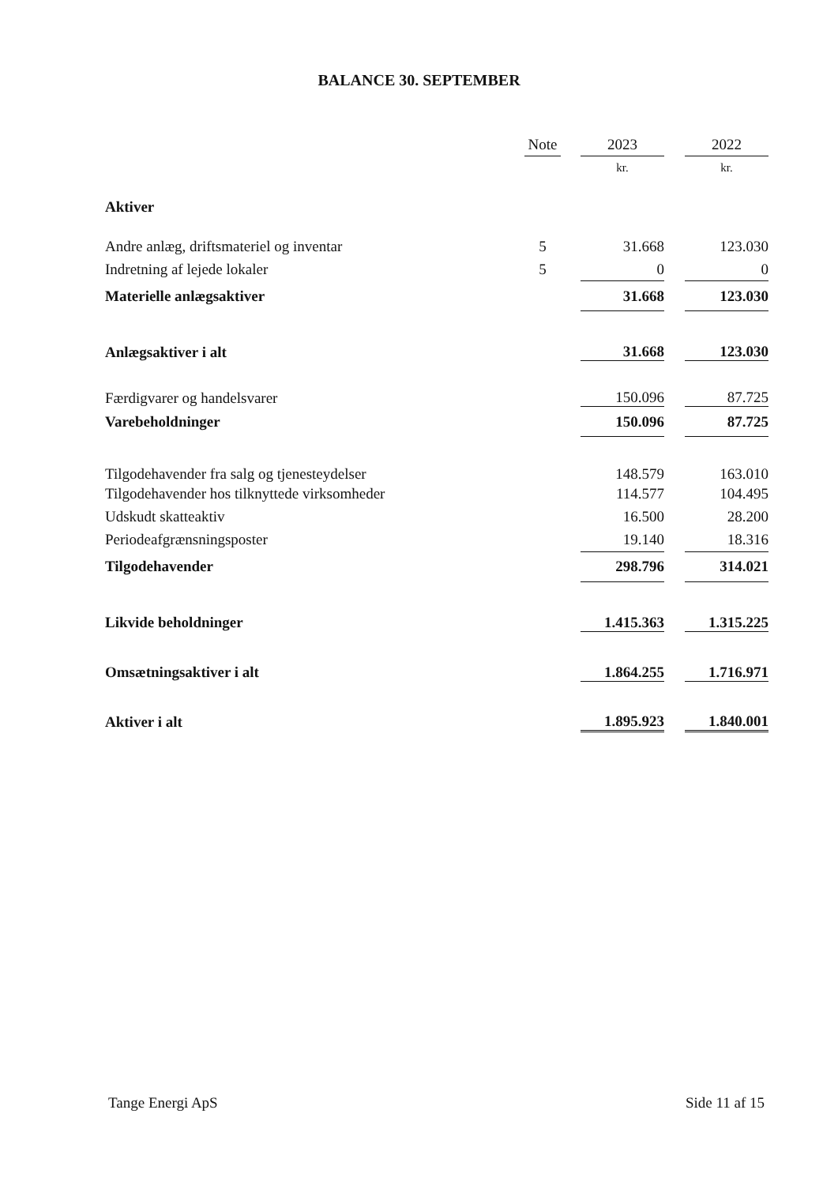BALANCE 30. SEPTEMBER
| | Note | | 2023 | | 2022 |
| --- | --- | --- | --- | --- | --- |
| | | | kr. | | kr. |
| Aktiver | | | | | |
| Andre anlæg, driftsmateriel og inventar | 5 | | 31.668 | | 123.030 |
| Indretning af lejede lokaler | 5 | | 0 | | 0 |
| Materielle anlægsaktiver | | | 31.668 | | 123.030 |
| Anlægsaktiver i alt | | | 31.668 | | 123.030 |
| Færdigvarer og handelsvarer | | | 150.096 | | 87.725 |
| Varebeholdninger | | | 150.096 | | 87.725 |
| Tilgodehavender fra salg og tjenesteydelser | | | 148.579 | | 163.010 |
| Tilgodehavender hos tilknyttede virksomheder | | | 114.577 | | 104.495 |
| Udskudt skatteaktiv | | | 16.500 | | 28.200 |
| Periodeafgrænsningsposter | | | 19.140 | | 18.316 |
| Tilgodehavender | | | 298.796 | | 314.021 |
| Likvide beholdninger | | | 1.415.363 | | 1.315.225 |
| Omsætningsaktiver i alt | | | 1.864.255 | | 1.716.971 |
| Aktiver i alt | | | 1.895.923 | | 1.840.001 |
Tange Energi ApS Side 11 af 15